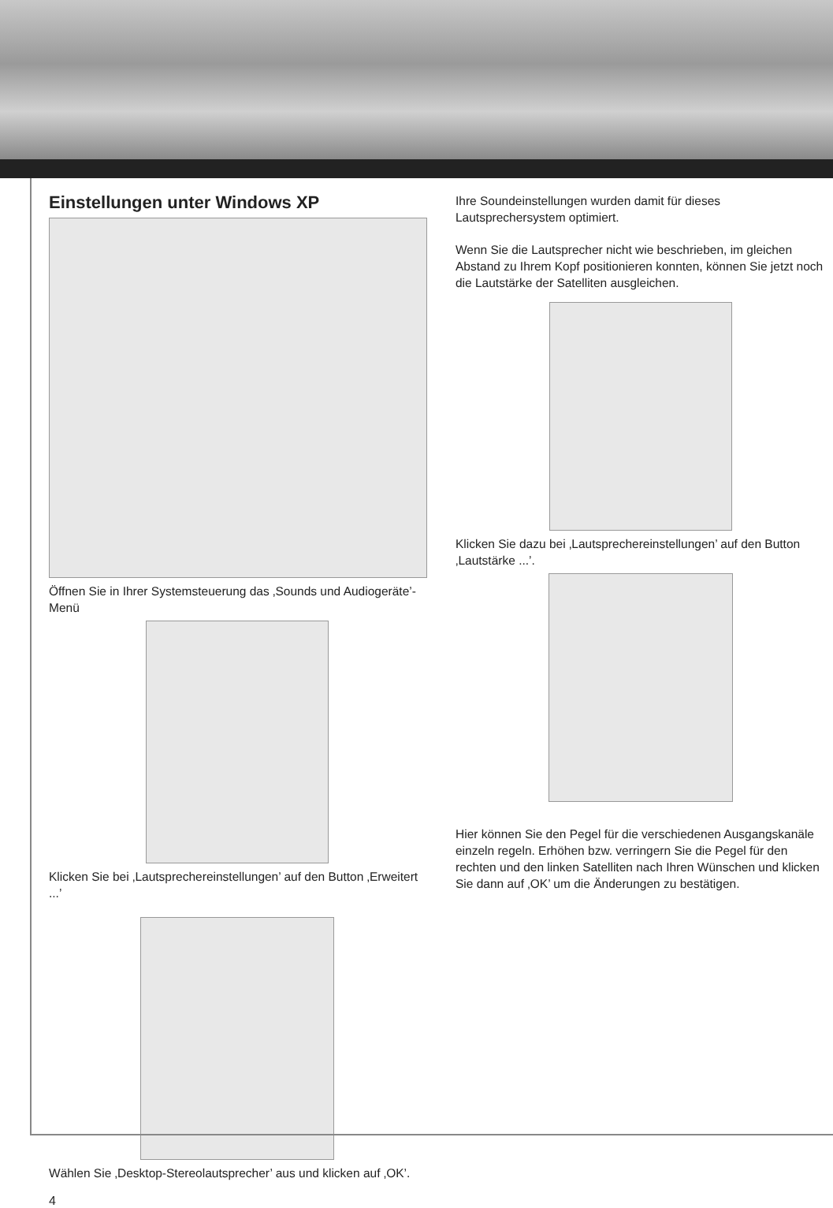Einstellungen unter Windows XP
Öffnen Sie in Ihrer Systemsteuerung das ‚Sounds und Audiogeräte’-Menü
Klicken Sie bei ‚Lautsprechereinstellungen’ auf den Button ‚Erweitert ...’
Wählen Sie ‚Desktop-Stereolautsprecher’ aus und klicken auf ‚OK’.
4
Ihre Soundeinstellungen wurden damit für dieses Lautsprechersystem optimiert.
Wenn Sie die Lautsprecher nicht wie beschrieben, im gleichen Abstand zu Ihrem Kopf positionieren konnten, können Sie jetzt noch die Lautstärke der Satelliten ausgleichen.
Klicken Sie dazu bei ‚Lautsprechereinstellungen’ auf den Button ‚Lautstärke ...’.
Hier können Sie den Pegel für die verschiedenen Ausgangskanäle einzeln regeln. Erhöhen bzw. verringern Sie die Pegel für den rechten und den linken Satelliten nach Ihren Wünschen und klicken Sie dann auf ‚OK’ um die Änderungen zu bestätigen.